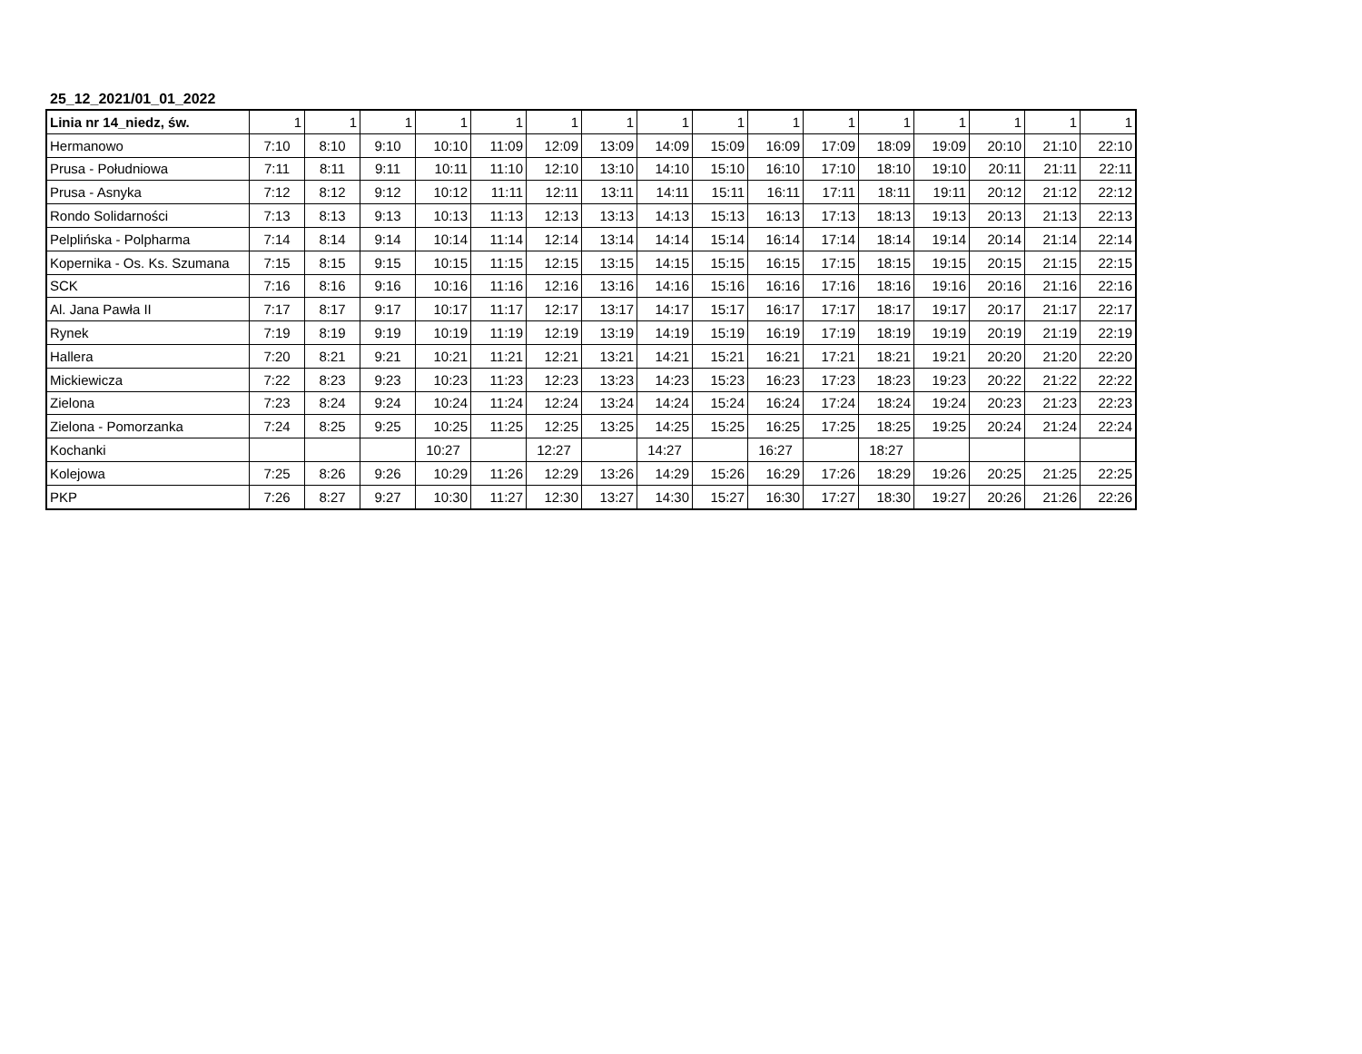25_12_2021/01_01_2022
| Linia nr 14_niedz, św. | 1 | 1 | 1 | 1 | 1 | 1 | 1 | 1 | 1 | 1 | 1 | 1 | 1 | 1 | 1 | 1 |
| --- | --- | --- | --- | --- | --- | --- | --- | --- | --- | --- | --- | --- | --- | --- | --- | --- |
| Hermanowo | 7:10 | 8:10 | 9:10 | 10:10 | 11:09 | 12:09 | 13:09 | 14:09 | 15:09 | 16:09 | 17:09 | 18:09 | 19:09 | 20:10 | 21:10 | 22:10 |
| Prusa - Południowa | 7:11 | 8:11 | 9:11 | 10:11 | 11:10 | 12:10 | 13:10 | 14:10 | 15:10 | 16:10 | 17:10 | 18:10 | 19:10 | 20:11 | 21:11 | 22:11 |
| Prusa - Asnyka | 7:12 | 8:12 | 9:12 | 10:12 | 11:11 | 12:11 | 13:11 | 14:11 | 15:11 | 16:11 | 17:11 | 18:11 | 19:11 | 20:12 | 21:12 | 22:12 |
| Rondo Solidarności | 7:13 | 8:13 | 9:13 | 10:13 | 11:13 | 12:13 | 13:13 | 14:13 | 15:13 | 16:13 | 17:13 | 18:13 | 19:13 | 20:13 | 21:13 | 22:13 |
| Pelplińska - Polpharma | 7:14 | 8:14 | 9:14 | 10:14 | 11:14 | 12:14 | 13:14 | 14:14 | 15:14 | 16:14 | 17:14 | 18:14 | 19:14 | 20:14 | 21:14 | 22:14 |
| Kopernika - Os. Ks. Szumana | 7:15 | 8:15 | 9:15 | 10:15 | 11:15 | 12:15 | 13:15 | 14:15 | 15:15 | 16:15 | 17:15 | 18:15 | 19:15 | 20:15 | 21:15 | 22:15 |
| SCK | 7:16 | 8:16 | 9:16 | 10:16 | 11:16 | 12:16 | 13:16 | 14:16 | 15:16 | 16:16 | 17:16 | 18:16 | 19:16 | 20:16 | 21:16 | 22:16 |
| Al. Jana Pawła II | 7:17 | 8:17 | 9:17 | 10:17 | 11:17 | 12:17 | 13:17 | 14:17 | 15:17 | 16:17 | 17:17 | 18:17 | 19:17 | 20:17 | 21:17 | 22:17 |
| Rynek | 7:19 | 8:19 | 9:19 | 10:19 | 11:19 | 12:19 | 13:19 | 14:19 | 15:19 | 16:19 | 17:19 | 18:19 | 19:19 | 20:19 | 21:19 | 22:19 |
| Hallera | 7:20 | 8:21 | 9:21 | 10:21 | 11:21 | 12:21 | 13:21 | 14:21 | 15:21 | 16:21 | 17:21 | 18:21 | 19:21 | 20:20 | 21:20 | 22:20 |
| Mickiewicza | 7:22 | 8:23 | 9:23 | 10:23 | 11:23 | 12:23 | 13:23 | 14:23 | 15:23 | 16:23 | 17:23 | 18:23 | 19:23 | 20:22 | 21:22 | 22:22 |
| Zielona | 7:23 | 8:24 | 9:24 | 10:24 | 11:24 | 12:24 | 13:24 | 14:24 | 15:24 | 16:24 | 17:24 | 18:24 | 19:24 | 20:23 | 21:23 | 22:23 |
| Zielona - Pomorzanka | 7:24 | 8:25 | 9:25 | 10:25 | 11:25 | 12:25 | 13:25 | 14:25 | 15:25 | 16:25 | 17:25 | 18:25 | 19:25 | 20:24 | 21:24 | 22:24 |
| Kochanki | | | | 10:27 | | 12:27 | | 14:27 | | 16:27 | | 18:27 | | | | |
| Kolejowa | 7:25 | 8:26 | 9:26 | 10:29 | 11:26 | 12:29 | 13:26 | 14:29 | 15:26 | 16:29 | 17:26 | 18:29 | 19:26 | 20:25 | 21:25 | 22:25 |
| PKP | 7:26 | 8:27 | 9:27 | 10:30 | 11:27 | 12:30 | 13:27 | 14:30 | 15:27 | 16:30 | 17:27 | 18:30 | 19:27 | 20:26 | 21:26 | 22:26 |